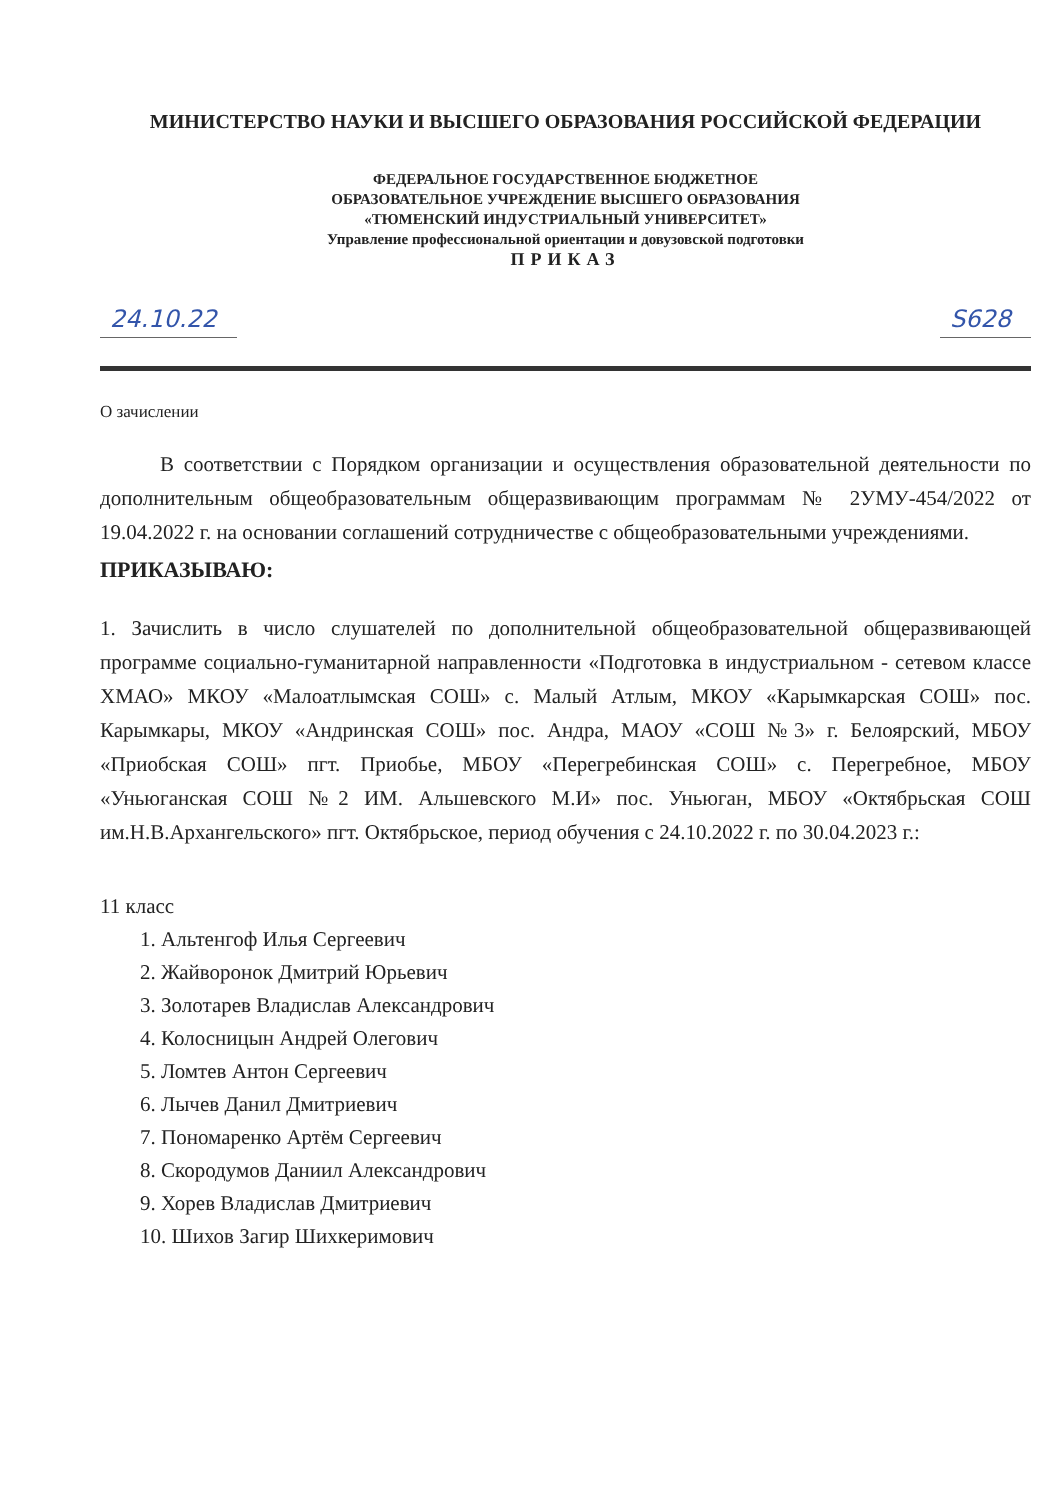МИНИСТЕРСТВО НАУКИ И ВЫСШЕГО ОБРАЗОВАНИЯ РОССИЙСКОЙ ФЕДЕРАЦИИ
ФЕДЕРАЛЬНОЕ ГОСУДАРСТВЕННОЕ БЮДЖЕТНОЕ
ОБРАЗОВАТЕЛЬНОЕ УЧРЕЖДЕНИЕ ВЫСШЕГО ОБРАЗОВАНИЯ
«ТЮМЕНСКИЙ ИНДУСТРИАЛЬНЫЙ УНИВЕРСИТЕТ»
Управление профессиональной ориентации и довузовской подготовки
ПРИКАЗ
24.10.22 S628
О зачислении
В соответствии с Порядком организации и осуществления образовательной деятельности по дополнительным общеобразовательным общеразвивающим программам № 2УМУ-454/2022 от 19.04.2022 г. на основании соглашений сотрудничестве с общеобразовательными учреждениями.
ПРИКАЗЫВАЮ:
1. Зачислить в число слушателей по дополнительной общеобразовательной общеразвивающей программе социально-гуманитарной направленности «Подготовка в индустриальном - сетевом классе ХМАО» МКОУ «Малоатлымская СОШ» с. Малый Атлым, МКОУ «Карымкарская СОШ» пос. Карымкары, МКОУ «Андринская СОШ» пос. Андра, МАОУ «СОШ №3» г. Белоярский, МБОУ «Приобская СОШ» пгт. Приобье, МБОУ «Перегребинская СОШ» с. Перегребное, МБОУ «Уньюганская СОШ №2 ИМ. Альшевского М.И» пос. Уньюган, МБОУ «Октябрьская СОШ им.Н.В.Архангельского» пгт. Октябрьское, период обучения с 24.10.2022 г. по 30.04.2023 г.:
11 класс
1. Альтенгоф Илья Сергеевич
2. Жайворонок Дмитрий Юрьевич
3. Золотарев Владислав Александрович
4. Колосницын Андрей Олегович
5. Ломтев Антон Сергеевич
6. Лычев Данил Дмитриевич
7. Пономаренко Артём Сергеевич
8. Скородумов Даниил Александрович
9. Хорев Владислав Дмитриевич
10. Шихов Загир Шихкеримович